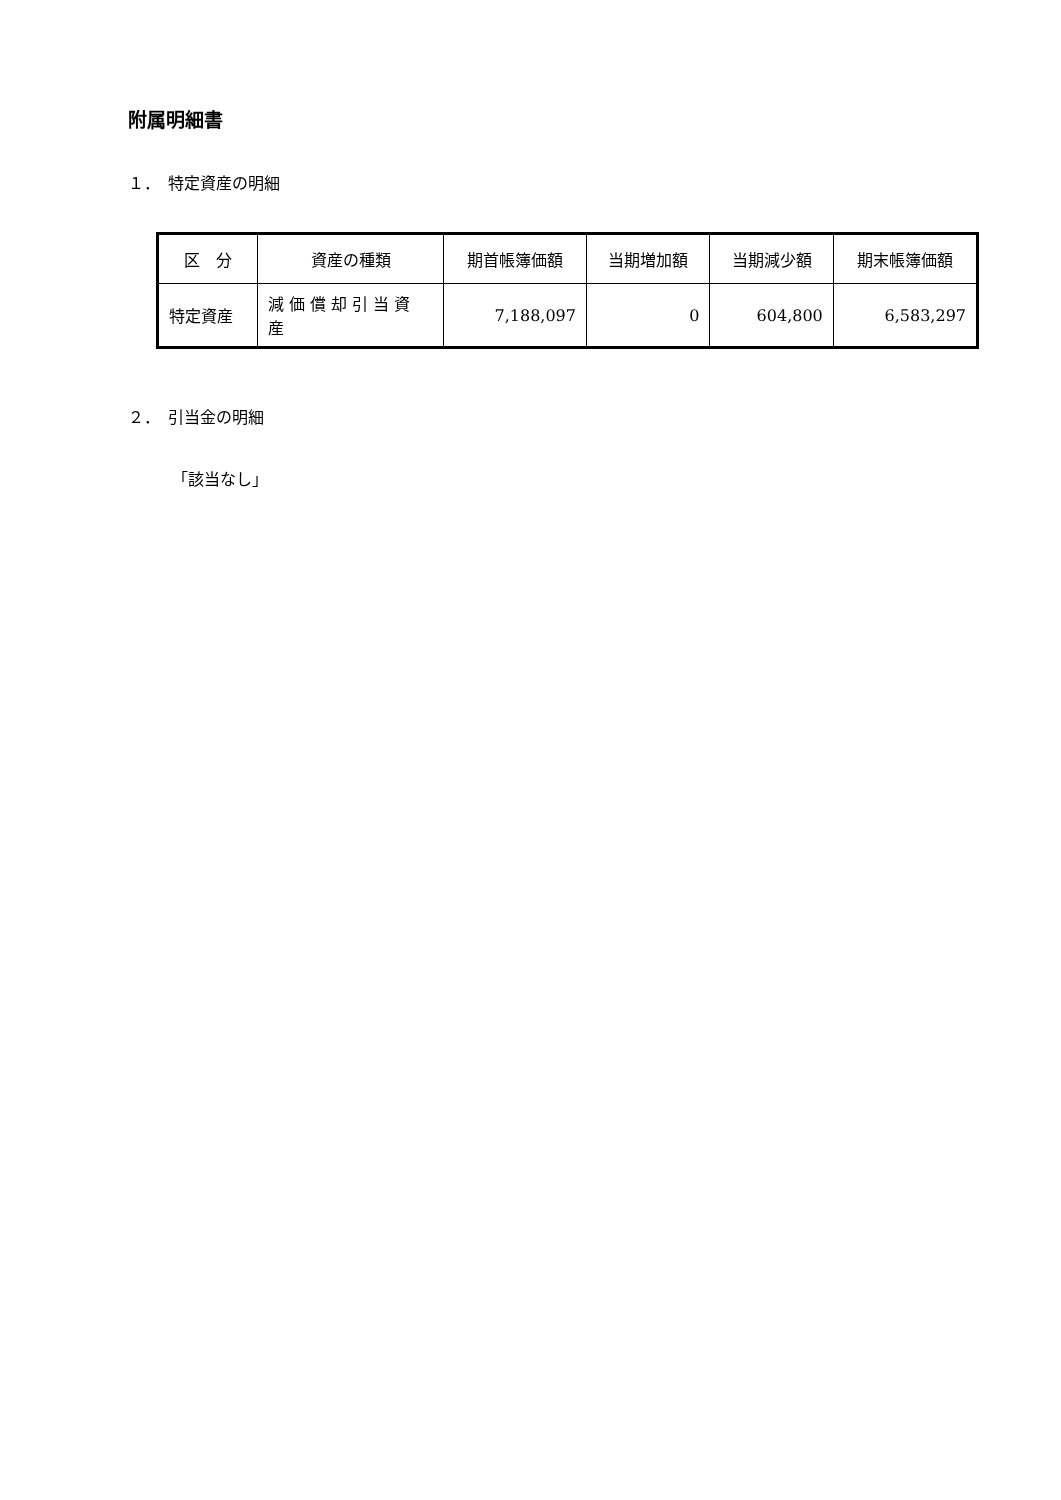附属明細書
１．　特定資産の明細
| 区 分 | 資産の種類 | 期首帳簿価額 | 当期増加額 | 当期減少額 | 期末帳簿価額 |
| --- | --- | --- | --- | --- | --- |
| 特定資産 | 減価償却引当資産 | 7,188,097 | 0 | 604,800 | 6,583,297 |
２．　引当金の明細
「該当なし」